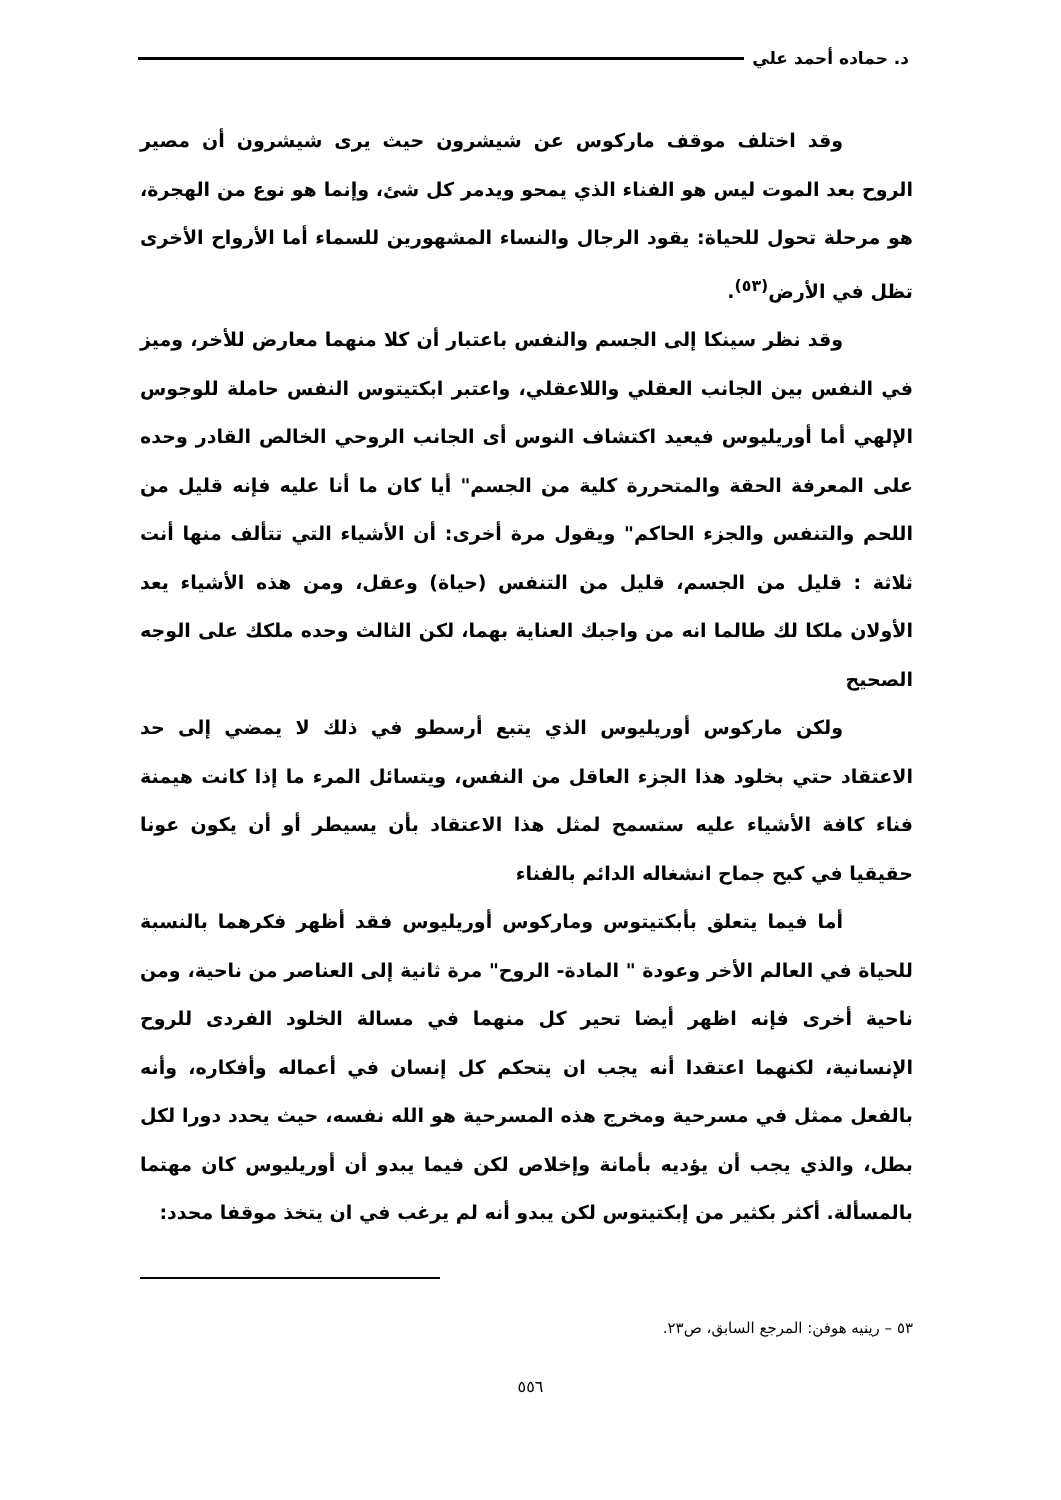د. حماده أحمد علي
وقد اختلف موقف ماركوس عن شيشرون حيث يرى شيشرون أن مصير الروح بعد الموت ليس هو الفناء الذي يمحو ويدمر كل شئ، وإنما هو نوع من الهجرة، هو مرحلة تحول للحياة: يقود الرجال والنساء المشهورين للسماء أما الأرواح الأخرى تظل في الأرض<sup>(٥٣)</sup>.
وقد نظر سينكا إلى الجسم والنفس باعتبار أن كلا منهما معارض للأخر، وميز في النفس بين الجانب العقلي واللاعقلي، واعتبر ابكتيتوس النفس حاملة للوجوس الإلهي أما أوريليوس فيعيد اكتشاف النوس أى الجانب الروحي الخالص القادر وحده على المعرفة الحقة والمتحررة كلية من الجسم" أيا كان ما أنا عليه فإنه قليل من اللحم والتنفس والجزء الحاكم" ويقول مرة أخرى: أن الأشياء التي تتألف منها أنت ثلاثة : قليل من الجسم، قليل من التنفس (حياة) وعقل، ومن هذه الأشياء يعد الأولان ملكا لك طالما انه من واجبك العناية بهما، لكن الثالث وحده ملكك على الوجه الصحيح
ولكن ماركوس أوريليوس الذي يتبع أرسطو في ذلك لا يمضي إلى حد الاعتقاد حتي بخلود هذا الجزء العاقل من النفس، ويتسائل المرء ما إذا كانت هيمنة فناء كافة الأشياء عليه ستسمح لمثل هذا الاعتقاد بأن يسيطر أو أن يكون عونا حقيقيا في كبح جماح انشغاله الدائم بالفناء
أما فيما يتعلق بأبكتيتوس وماركوس أوريليوس فقد أظهر فكرهما بالنسبة للحياة في العالم الأخر وعودة " المادة- الروح" مرة ثانية إلى العناصر من ناحية، ومن ناحية أخرى فإنه اظهر أيضا تحير كل منهما في مسالة الخلود الفردى للروح الإنسانية، لكنهما اعتقدا أنه يجب ان يتحكم كل إنسان في أعماله وأفكاره، وأنه بالفعل ممثل في مسرحية ومخرج هذه المسرحية هو الله نفسه، حيث يحدد دورا لكل بطل، والذي يجب أن يؤديه بأمانة وإخلاص لكن فيما يبدو أن أوريليوس كان مهتما بالمسألة. أكثر بكثير من إبكتيتوس لكن يبدو أنه لم يرغب في ان يتخذ موقفا محدد:
٥٣ – رينيه هوفن: المرجع السابق، ص٢٣.
٥٥٦